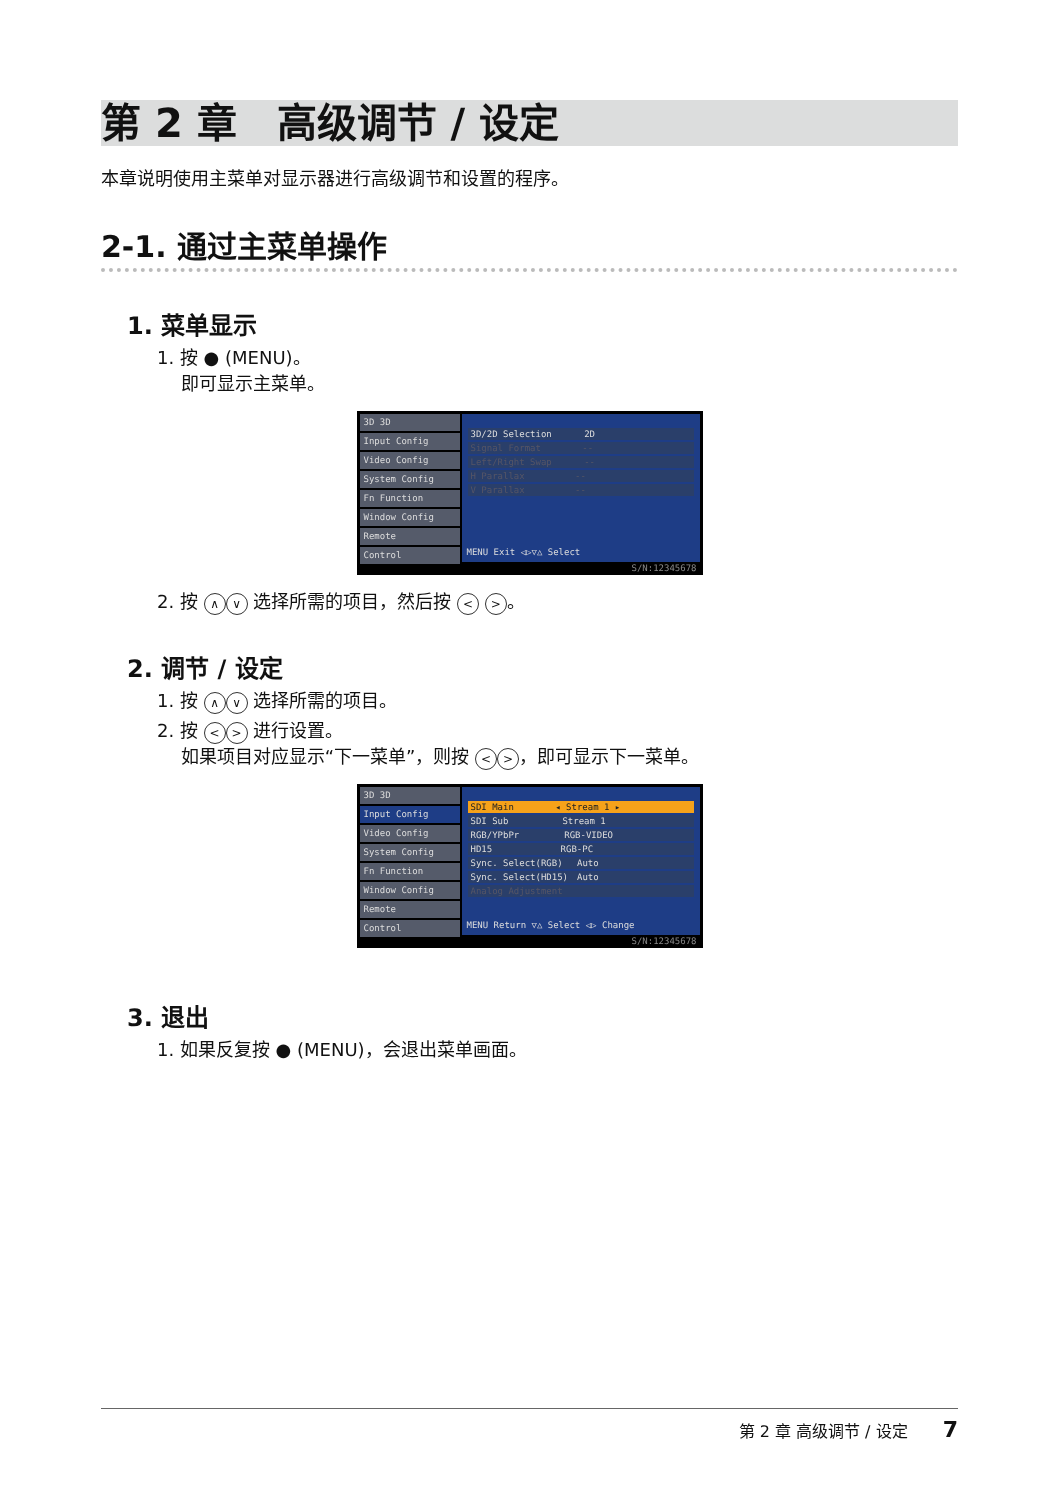第 2 章　高级调节 / 设定
本章说明使用主菜单对显示器进行高级调节和设置的程序。
2-1. 通过主菜单操作
1. 菜单显示
1. 按 ● (MENU)。
　 即可显示主菜单。
3D 3D
Input Config
Video Config
System Config
Fn Function
Window Config
Remote
Control
3D/2D Selection　　　 2D
Signal Format　　　　 --
Left/Right Swap　　　 --
H Parallax　　　　　 --
V Parallax　　　　　 --
MENU Exit ◁▷▽△ Select
S/N:12345678
2. 按 ∧ ∨ 选择所需的项目，然后按 < > 。
2. 调节 / 设定
1. 按 ∧ ∨ 选择所需的项目。
2. 按 < > 进行设置。
　 如果项目对应显示“下一菜单”，则按 < > ，即可显示下一菜单。
3D 3D
Input Config
Video Config
System Config
Fn Function
Window Config
Remote
Control
SDI Main　　　　 ◂ Stream 1 ▸
SDI Sub　　　　　　Stream 1
RGB/YPbPr　　　　　RGB-VIDEO
HD15　　　　　　　 RGB-PC
Sync. Select(RGB)　 Auto
Sync. Select(HD15)　Auto
Analog Adjustment
MENU Return ▽△ Select ◁▷ Change
S/N:12345678
3. 退出
1. 如果反复按 ● (MENU)，会退出菜单画面。
第 2 章 高级调节 / 设定 7